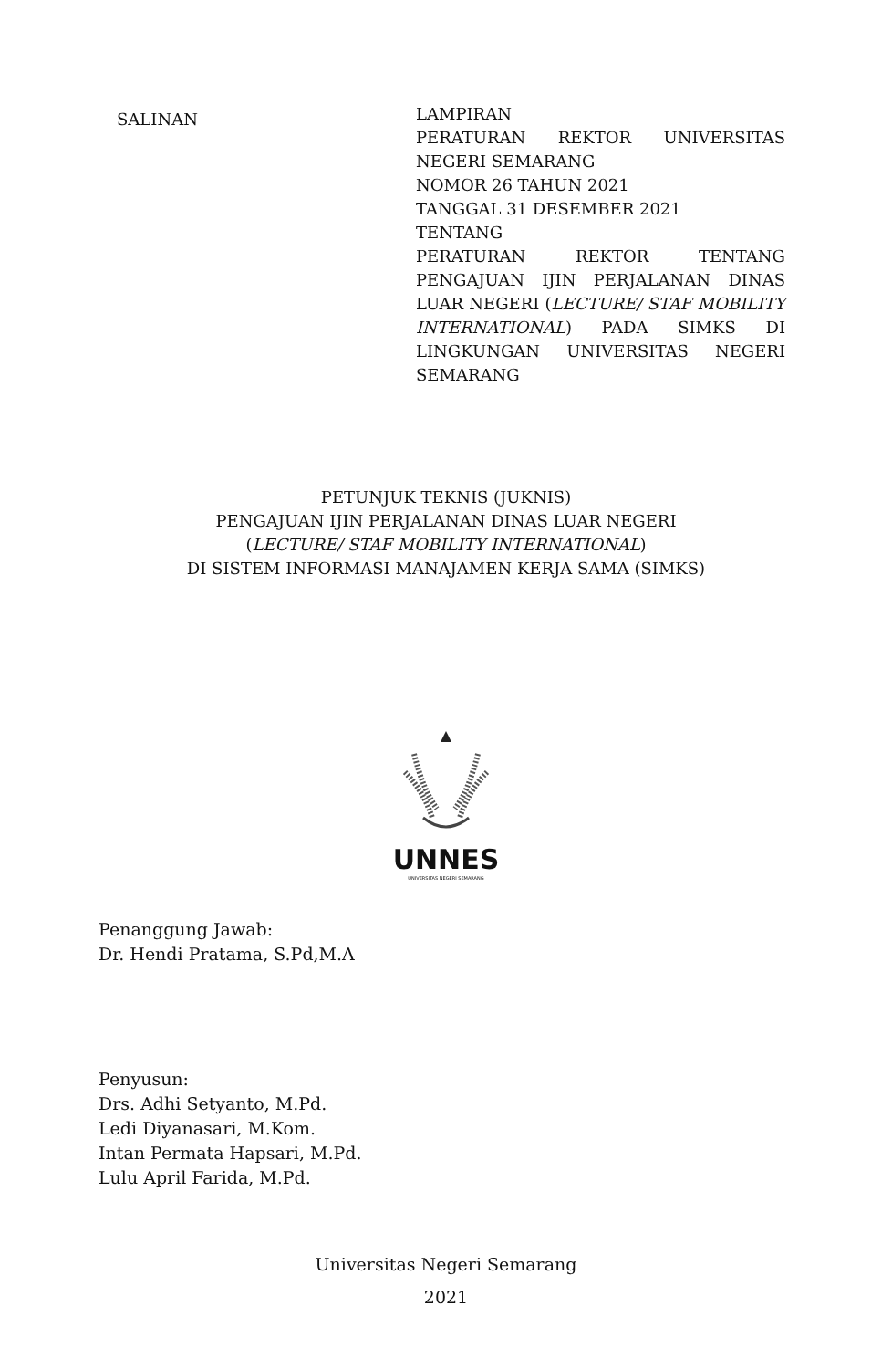SALINAN
LAMPIRAN
PERATURAN REKTOR UNIVERSITAS NEGERI SEMARANG
NOMOR 26 TAHUN 2021
TANGGAL 31 DESEMBER 2021
TENTANG
PERATURAN REKTOR TENTANG PENGAJUAN IJIN PERJALANAN DINAS LUAR NEGERI (LECTURE/ STAF MOBILITY INTERNATIONAL) PADA SIMKS DI LINGKUNGAN UNIVERSITAS NEGERI SEMARANG
PETUNJUK TEKNIS (JUKNIS)
PENGAJUAN IJIN PERJALANAN DINAS LUAR NEGERI
(LECTURE/ STAF MOBILITY INTERNATIONAL)
DI SISTEM INFORMASI MANAJAMEN KERJA SAMA (SIMKS)
UNNES
UNIVERSITAS NEGERI SEMARANG
Penanggung Jawab:
Dr. Hendi Pratama, S.Pd,M.A
Penyusun:
Drs. Adhi Setyanto, M.Pd.
Ledi Diyanasari, M.Kom.
Intan Permata Hapsari, M.Pd.
Lulu April Farida, M.Pd.
Universitas Negeri Semarang
2021